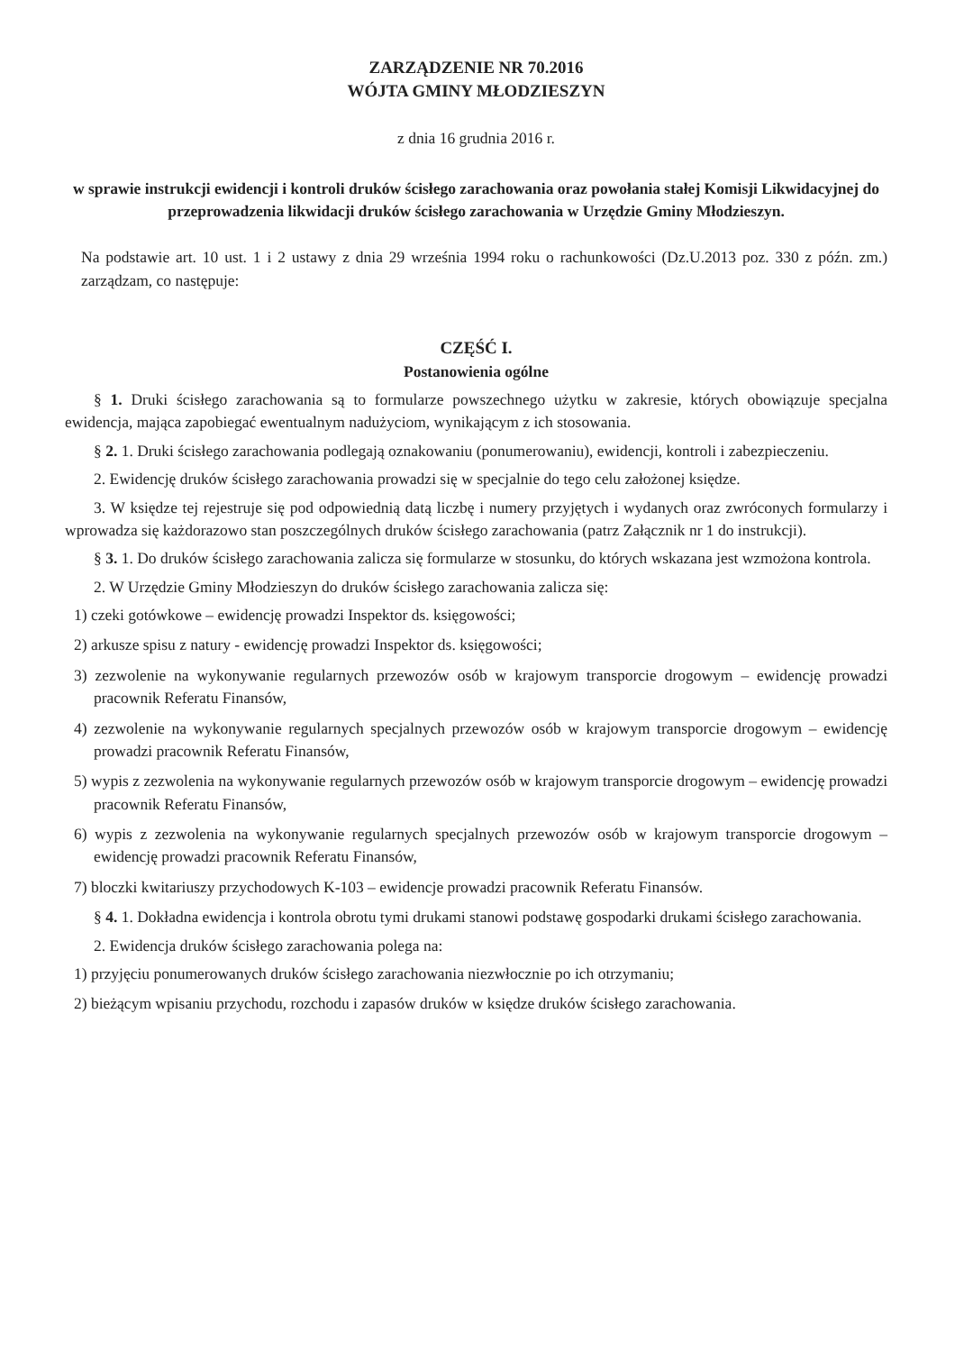ZARZĄDZENIE NR 70.2016
WÓJTA GMINY MŁODZIESZYN
z dnia 16 grudnia 2016 r.
w sprawie instrukcji ewidencji i kontroli druków ścisłego zarachowania oraz powołania stałej Komisji Likwidacyjnej do przeprowadzenia likwidacji druków ścisłego zarachowania w Urzędzie Gminy Młodzieszyn.
Na podstawie art. 10 ust. 1 i 2 ustawy z dnia 29 września 1994 roku o rachunkowości (Dz.U.2013 poz. 330 z późn. zm.) zarządzam, co następuje:
CZĘŚĆ I.
Postanowienia ogólne
§ 1. Druki ścisłego zarachowania są to formularze powszechnego użytku w zakresie, których obowiązuje specjalna ewidencja, mająca zapobiegać ewentualnym nadużyciom, wynikającym z ich stosowania.
§ 2. 1. Druki ścisłego zarachowania podlegają oznakowaniu (ponumerowaniu), ewidencji, kontroli i zabezpieczeniu.
2. Ewidencję druków ścisłego zarachowania prowadzi się w specjalnie do tego celu założonej księdze.
3. W księdze tej rejestruje się pod odpowiednią datą liczbę i numery przyjętych i wydanych oraz zwróconych formularzy i wprowadza się każdorazowo stan poszczególnych druków ścisłego zarachowania (patrz Załącznik nr 1 do instrukcji).
§ 3. 1. Do druków ścisłego zarachowania zalicza się formularze w stosunku, do których wskazana jest wzmożona kontrola.
2. W Urzędzie Gminy Młodzieszyn do druków ścisłego zarachowania zalicza się:
1) czeki gotówkowe – ewidencję prowadzi Inspektor ds. księgowości;
2) arkusze spisu z natury - ewidencję prowadzi Inspektor ds. księgowości;
3) zezwolenie na wykonywanie regularnych przewozów osób w krajowym transporcie drogowym – ewidencję prowadzi pracownik Referatu Finansów,
4) zezwolenie na wykonywanie regularnych specjalnych przewozów osób w krajowym transporcie drogowym – ewidencję prowadzi pracownik Referatu Finansów,
5) wypis z zezwolenia na wykonywanie regularnych przewozów osób w krajowym transporcie drogowym – ewidencję prowadzi pracownik Referatu Finansów,
6) wypis z zezwolenia na wykonywanie regularnych specjalnych przewozów osób w krajowym transporcie drogowym – ewidencję prowadzi pracownik Referatu Finansów,
7) bloczki kwitariuszy przychodowych K-103 – ewidencje prowadzi pracownik Referatu Finansów.
§ 4. 1. Dokładna ewidencja i kontrola obrotu tymi drukami stanowi podstawę gospodarki drukami ścisłego zarachowania.
2. Ewidencja druków ścisłego zarachowania polega na:
1) przyjęciu ponumerowanych druków ścisłego zarachowania niezwłocznie po ich otrzymaniu;
2) bieżącym wpisaniu przychodu, rozchodu i zapasów druków w księdze druków ścisłego zarachowania.